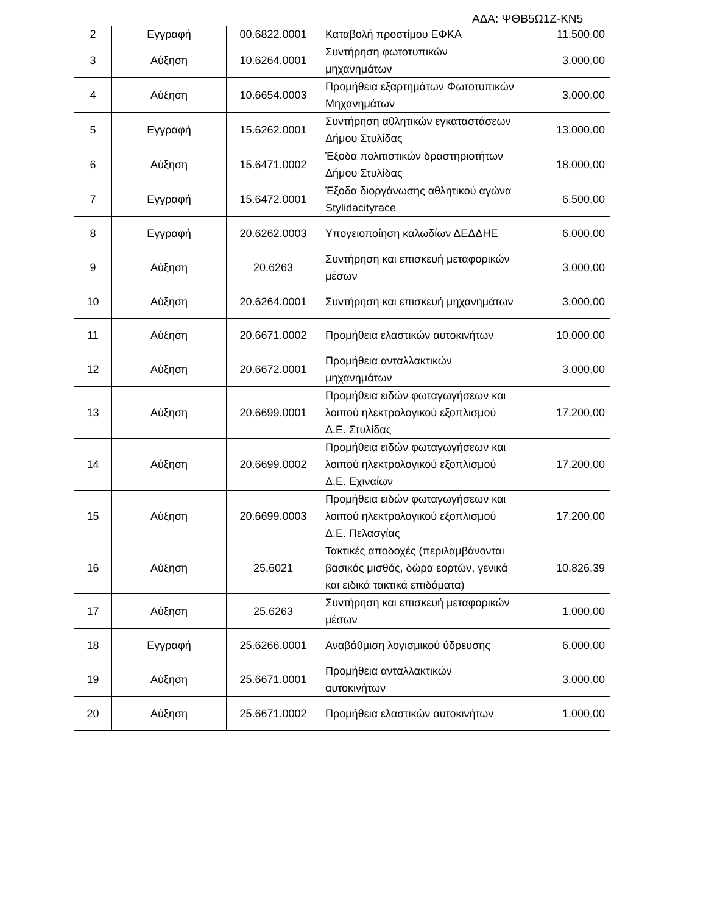ΑΔΑ: ΨΘΒ5Ω1Ζ-ΚΝ5
| 2 | Εγγραφή | 00.6822.0001 | Καταβολή προστίμου ΕΦΚΑ | 11.500,00 |
| 3 | Αύξηση | 10.6264.0001 | Συντήρηση φωτοτυπικών μηχανημάτων | 3.000,00 |
| 4 | Αύξηση | 10.6654.0003 | Προμήθεια εξαρτημάτων Φωτοτυπικών Μηχανημάτων | 3.000,00 |
| 5 | Εγγραφή | 15.6262.0001 | Συντήρηση αθλητικών εγκαταστάσεων Δήμου Στυλίδας | 13.000,00 |
| 6 | Αύξηση | 15.6471.0002 | Έξοδα πολιτιστικών δραστηριοτήτων Δήμου Στυλίδας | 18.000,00 |
| 7 | Εγγραφή | 15.6472.0001 | Έξοδα διοργάνωσης αθλητικού αγώνα Stylidacityrace | 6.500,00 |
| 8 | Εγγραφή | 20.6262.0003 | Υπογειοποίηση καλωδίων ΔΕΔΔΗΕ | 6.000,00 |
| 9 | Αύξηση | 20.6263 | Συντήρηση και επισκευή μεταφορικών μέσων | 3.000,00 |
| 10 | Αύξηση | 20.6264.0001 | Συντήρηση και επισκευή μηχανημάτων | 3.000,00 |
| 11 | Αύξηση | 20.6671.0002 | Προμήθεια ελαστικών αυτοκινήτων | 10.000,00 |
| 12 | Αύξηση | 20.6672.0001 | Προμήθεια ανταλλακτικών μηχανημάτων | 3.000,00 |
| 13 | Αύξηση | 20.6699.0001 | Προμήθεια ειδών φωταγωγήσεων και λοιπού ηλεκτρολογικού εξοπλισμού Δ.Ε. Στυλίδας | 17.200,00 |
| 14 | Αύξηση | 20.6699.0002 | Προμήθεια ειδών φωταγωγήσεων και λοιπού ηλεκτρολογικού εξοπλισμού Δ.Ε. Εχιναίων | 17.200,00 |
| 15 | Αύξηση | 20.6699.0003 | Προμήθεια ειδών φωταγωγήσεων και λοιπού ηλεκτρολογικού εξοπλισμού Δ.Ε. Πελασγίας | 17.200,00 |
| 16 | Αύξηση | 25.6021 | Τακτικές αποδοχές (περιλαμβάνονται βασικός μισθός, δώρα εορτών, γενικά και ειδικά τακτικά επιδόματα) | 10.826,39 |
| 17 | Αύξηση | 25.6263 | Συντήρηση και επισκευή μεταφορικών μέσων | 1.000,00 |
| 18 | Εγγραφή | 25.6266.0001 | Αναβάθμιση λογισμικού ύδρευσης | 6.000,00 |
| 19 | Αύξηση | 25.6671.0001 | Προμήθεια ανταλλακτικών αυτοκινήτων | 3.000,00 |
| 20 | Αύξηση | 25.6671.0002 | Προμήθεια ελαστικών αυτοκινήτων | 1.000,00 |